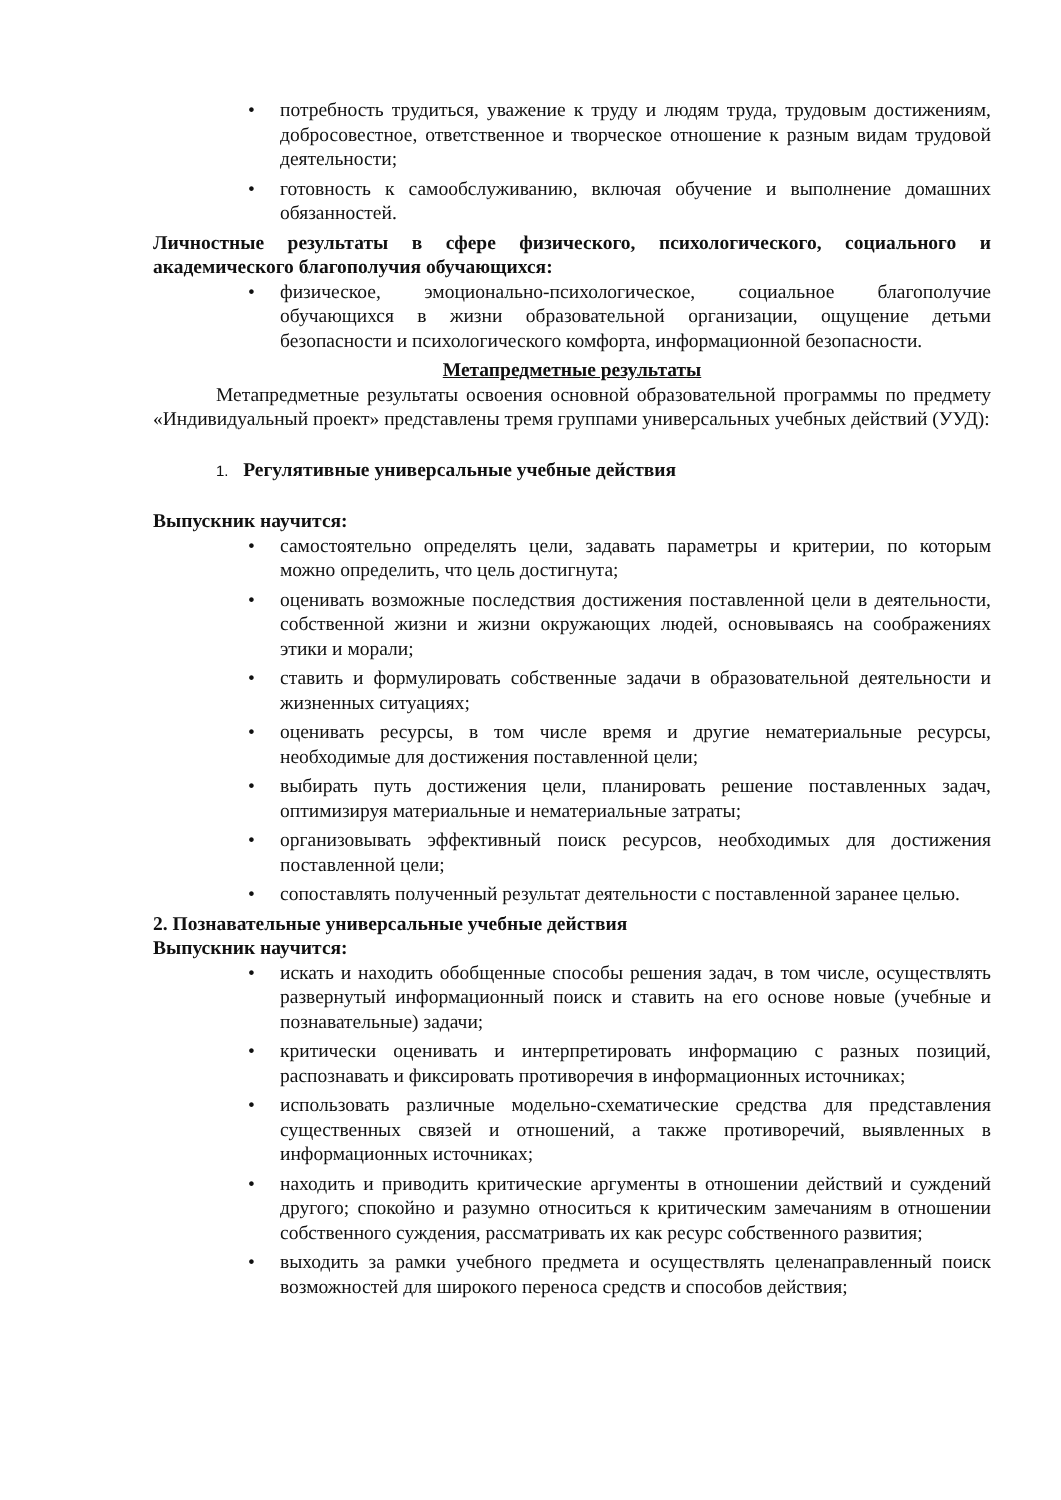• потребность трудиться, уважение к труду и людям труда, трудовым достижениям, добросовестное, ответственное и творческое отношение к разным видам трудовой деятельности;
• готовность к самообслуживанию, включая обучение и выполнение домашних обязанностей.
Личностные результаты в сфере физического, психологического, социального и академического благополучия обучающихся:
• физическое, эмоционально-психологическое, социальное благополучие обучающихся в жизни образовательной организации, ощущение детьми безопасности и психологического комфорта, информационной безопасности.
Метапредметные результаты
Метапредметные результаты освоения основной образовательной программы по предмету «Индивидуальный проект» представлены тремя группами универсальных учебных действий (УУД):
1. Регулятивные универсальные учебные действия
Выпускник научится:
• самостоятельно определять цели, задавать параметры и критерии, по которым можно определить, что цель достигнута;
• оценивать возможные последствия достижения поставленной цели в деятельности, собственной жизни и жизни окружающих людей, основываясь на соображениях этики и морали;
• ставить и формулировать собственные задачи в образовательной деятельности и жизненных ситуациях;
• оценивать ресурсы, в том числе время и другие нематериальные ресурсы, необходимые для достижения поставленной цели;
• выбирать путь достижения цели, планировать решение поставленных задач, оптимизируя материальные и нематериальные затраты;
• организовывать эффективный поиск ресурсов, необходимых для достижения поставленной цели;
• сопоставлять полученный результат деятельности с поставленной заранее целью.
2. Познавательные универсальные учебные действия
Выпускник научится:
• искать и находить обобщенные способы решения задач, в том числе, осуществлять развернутый информационный поиск и ставить на его основе новые (учебные и познавательные) задачи;
• критически оценивать и интерпретировать информацию с разных позиций, распознавать и фиксировать противоречия в информационных источниках;
• использовать различные модельно-схематические средства для представления существенных связей и отношений, а также противоречий, выявленных в информационных источниках;
• находить и приводить критические аргументы в отношении действий и суждений другого; спокойно и разумно относиться к критическим замечаниям в отношении собственного суждения, рассматривать их как ресурс собственного развития;
• выходить за рамки учебного предмета и осуществлять целенаправленный поиск возможностей для широкого переноса средств и способов действия;